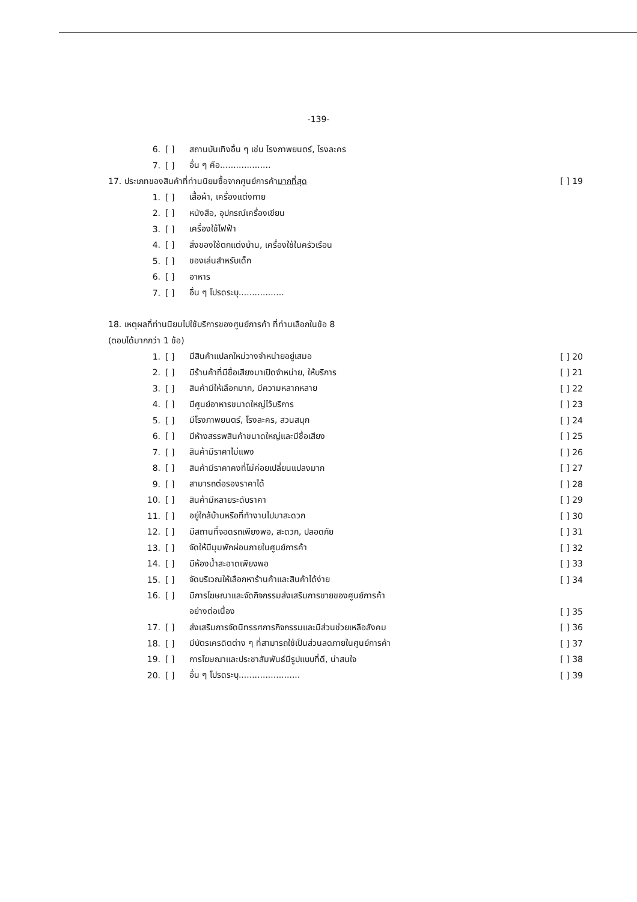-139-
6. [ ] สถานบันเทิงอื่น ๆ เช่น โรงภาพยนตร์, โรงละคร
7. [ ] อื่น ๆ คือ...................
17. ประเภทของสินค้าที่ท่านนิยมซื้อจากศูนย์การค้ามากที่สุด [ ] 19
1. [ ] เสื้อผ้า, เครื่องแต่งกาย
2. [ ] หนังสือ, อุปกรณ์เครื่องเขียน
3. [ ] เครื่องใช้ไฟฟ้า
4. [ ] สิ่งของใช้ตกแต่งบ้าน, เครื่องใช้ในครัวเรือน
5. [ ] ของเล่นสำหรับเด็ก
6. [ ] อาหาร
7. [ ] อื่น ๆ โปรดระบุ.................
18. เหตุผลที่ท่านนิยมไปใช้บริการของศูนย์การค้า ที่ท่านเลือกในข้อ 8
(ตอบได้มากกว่า 1 ข้อ)
1. [ ] มีสินค้าแปลกใหม่วางจำหน่ายอยู่เสมอ [ ] 20
2. [ ] มีร้านค้าที่มีชื่อเสียงมาเปิดจำหน่าย, ให้บริการ [ ] 21
3. [ ] สินค้ามีให้เลือกมาก, มีความหลากหลาย [ ] 22
4. [ ] มีศูนย์อาหารขนาดใหญ่ไว้บริการ [ ] 23
5. [ ] มีโรงภาพยนตร์, โรงละคร, สวนสนุก [ ] 24
6. [ ] มีห้างสรรพสินค้าขนาดใหญ่และมีชื่อเสียง [ ] 25
7. [ ] สินค้ามีราคาไม่แพง [ ] 26
8. [ ] สินค้ามีราคาคงที่ไม่ค่อยเปลี่ยนแปลงมาก [ ] 27
9. [ ] สามารถต่อรองราคาได้ [ ] 28
10. [ ] สินค้ามีหลายระดับราคา [ ] 29
11. [ ] อยู่ใกล้บ้านหรือที่ทำงานไปมาสะดวก [ ] 30
12. [ ] มีสถานที่จอดรถเพียงพอ, สะดวก, ปลอดภัย [ ] 31
13. [ ] จัดให้มีมุมพักผ่อนภายในศูนย์การค้า [ ] 32
14. [ ] มีห้องน้ำสะอาดเพียงพอ [ ] 33
15. [ ] จัดบริเวณให้เลือกหาร้านค้าและสินค้าได้ง่าย [ ] 34
16. [ ] มีการโฆษณาและจัดกิจกรรมส่งเสริมการขายของศูนย์การค้า
อย่างต่อเนื่อง [ ] 35
17. [ ] ส่งเสริมการจัดนิทรรศการกิจกรรมและมีส่วนช่วยเหลือสังคม [ ] 36
18. [ ] มีบัตรเครดิตต่าง ๆ ที่สามารถใช้เป็นส่วนลดภายในศูนย์การค้า [ ] 37
19. [ ] การโฆษณาและประชาสัมพันธ์มีรูปแบบที่ดี, น่าสนใจ [ ] 38
20. [ ] อื่น ๆ โปรดระบุ....................... [ ] 39